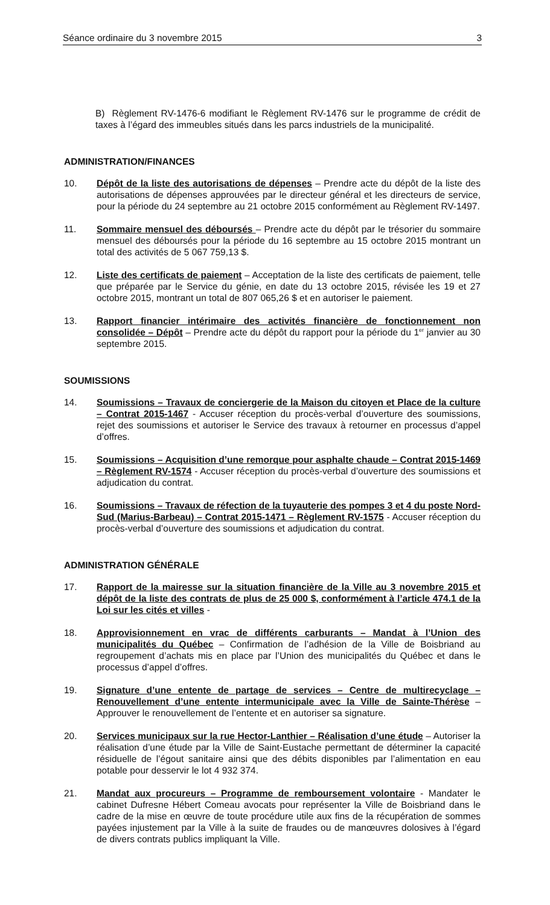Séance ordinaire du 3 novembre 2015 3
B) Règlement RV-1476-6 modifiant le Règlement RV-1476 sur le programme de crédit de taxes à l’égard des immeubles situés dans les parcs industriels de la municipalité.
ADMINISTRATION/FINANCES
10. Dépôt de la liste des autorisations de dépenses – Prendre acte du dépôt de la liste des autorisations de dépenses approuvées par le directeur général et les directeurs de service, pour la période du 24 septembre au 21 octobre 2015 conformément au Règlement RV-1497.
11. Sommaire mensuel des déboursés – Prendre acte du dépôt par le trésorier du sommaire mensuel des déboursés pour la période du 16 septembre au 15 octobre 2015 montrant un total des activités de 5 067 759,13 $.
12. Liste des certificats de paiement – Acceptation de la liste des certificats de paiement, telle que préparée par le Service du génie, en date du 13 octobre 2015, révisée les 19 et 27 octobre 2015, montrant un total de 807 065,26 $ et en autoriser le paiement.
13. Rapport financier intérimaire des activités financière de fonctionnement non consolidée – Dépôt – Prendre acte du dépôt du rapport pour la période du 1<sup>er</sup> janvier au 30 septembre 2015.
SOUMISSIONS
14. Soumissions – Travaux de conciergerie de la Maison du citoyen et Place de la culture – Contrat 2015-1467 - Accuser réception du procès-verbal d’ouverture des soumissions, rejet des soumissions et autoriser le Service des travaux à retourner en processus d’appel d’offres.
15. Soumissions – Acquisition d’une remorque pour asphalte chaude – Contrat 2015-1469 – Règlement RV-1574 - Accuser réception du procès-verbal d’ouverture des soumissions et adjudication du contrat.
16. Soumissions – Travaux de réfection de la tuyauterie des pompes 3 et 4 du poste Nord-Sud (Marius-Barbeau) – Contrat 2015-1471 – Règlement RV-1575 - Accuser réception du procès-verbal d’ouverture des soumissions et adjudication du contrat.
ADMINISTRATION GÉNÉRALE
17. Rapport de la mairesse sur la situation financière de la Ville au 3 novembre 2015 et dépôt de la liste des contrats de plus de 25 000 $, conformément à l’article 474.1 de la Loi sur les cités et villes -
18. Approvisionnement en vrac de différents carburants – Mandat à l’Union des municipalités du Québec – Confirmation de l’adhésion de la Ville de Boisbriand au regroupement d’achats mis en place par l’Union des municipalités du Québec et dans le processus d’appel d’offres.
19. Signature d’une entente de partage de services – Centre de multirecyclage – Renouvellement d’une entente intermunicipale avec la Ville de Sainte-Thérèse – Approuver le renouvellement de l’entente et en autoriser sa signature.
20. Services municipaux sur la rue Hector-Lanthier – Réalisation d’une étude – Autoriser la réalisation d’une étude par la Ville de Saint-Eustache permettant de déterminer la capacité résiduelle de l’égout sanitaire ainsi que des débits disponibles par l’alimentation en eau potable pour desservir le lot 4 932 374.
21. Mandat aux procureurs – Programme de remboursement volontaire - Mandater le cabinet Dufresne Hébert Comeau avocats pour représenter la Ville de Boisbriand dans le cadre de la mise en œuvre de toute procédure utile aux fins de la récupération de sommes payées injustement par la Ville à la suite de fraudes ou de manœuvres dolosives à l’égard de divers contrats publics impliquant la Ville.